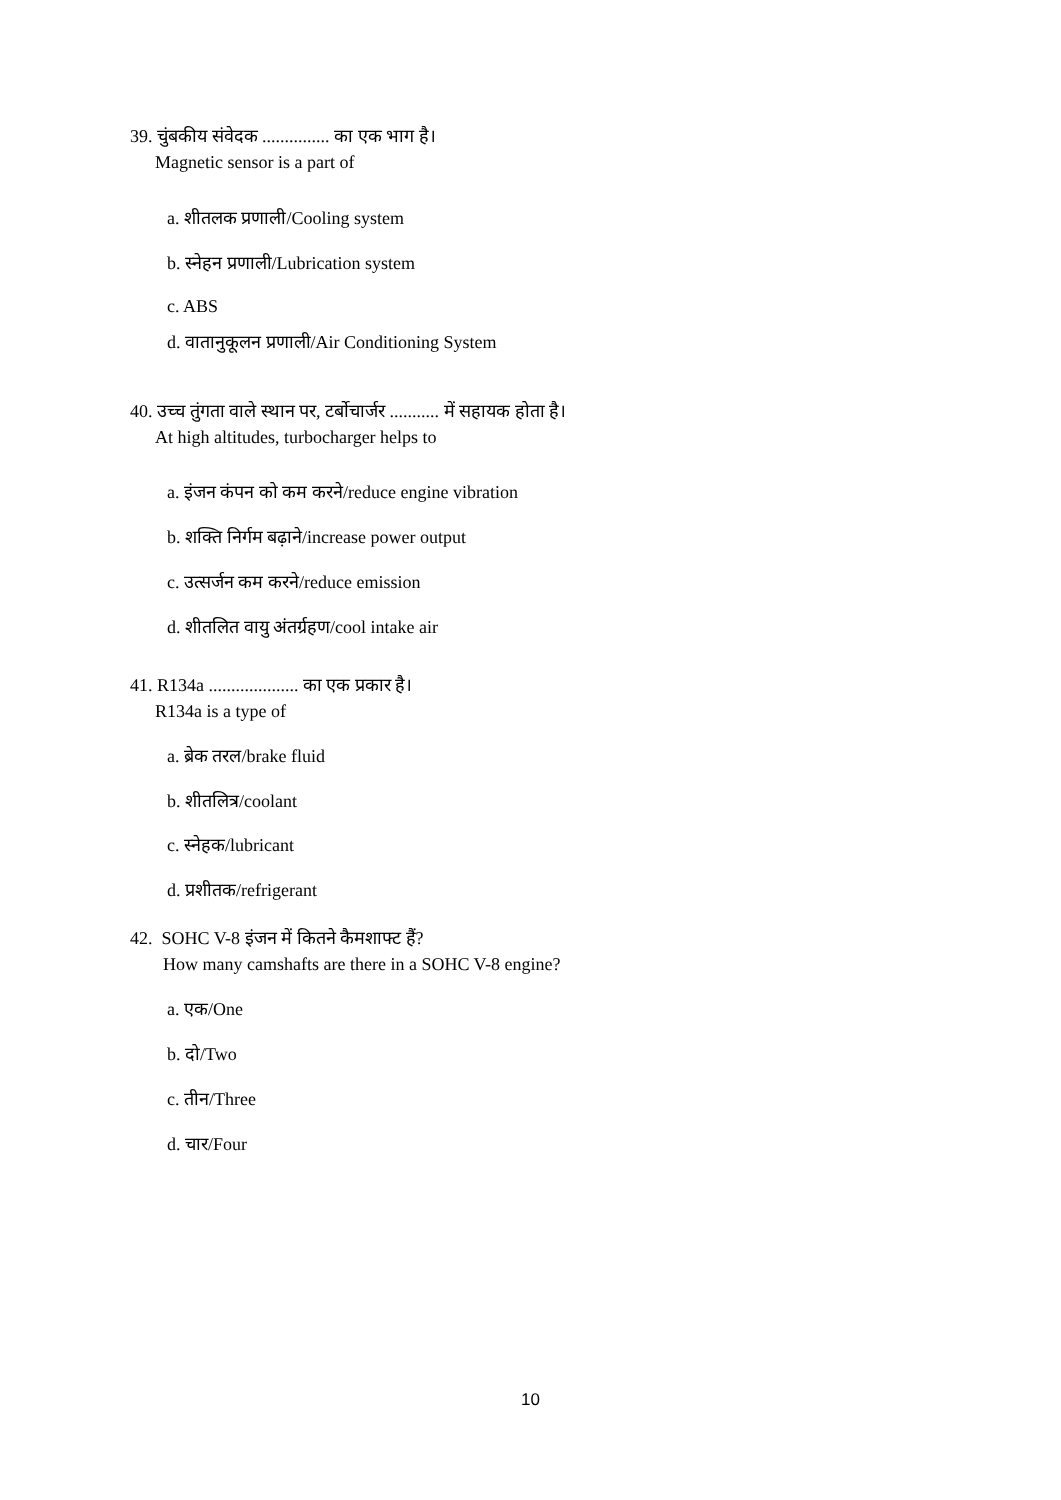39. चुंबकीय संवेदक ............... का एक भाग है।
Magnetic sensor is a part of
a. शीतलक प्रणाली/Cooling system
b. स्नेहन प्रणाली/Lubrication system
c. ABS
d. वातानुकूलन प्रणाली/Air Conditioning System
40. उच्च तुंगता वाले स्थान पर, टर्बोचार्जर ........... में सहायक होता है।
At high altitudes, turbocharger helps to
a. इंजन कंपन को कम करने/reduce engine vibration
b. शक्ति निर्गम बढ़ाने/increase power output
c. उत्सर्जन कम करने/reduce emission
d. शीतलित वायु अंतर्ग्रहण/cool intake air
41. R134a .................... का एक प्रकार है।
R134a is a type of
a. ब्रेक तरल/brake fluid
b. शीतलित्र/coolant
c. स्नेहक/lubricant
d. प्रशीतक/refrigerant
42. SOHC V-8 इंजन में कितने कैमशाफ्ट हैं?
How many camshafts are there in a SOHC V-8 engine?
a. एक/One
b. दो/Two
c. तीन/Three
d. चार/Four
10